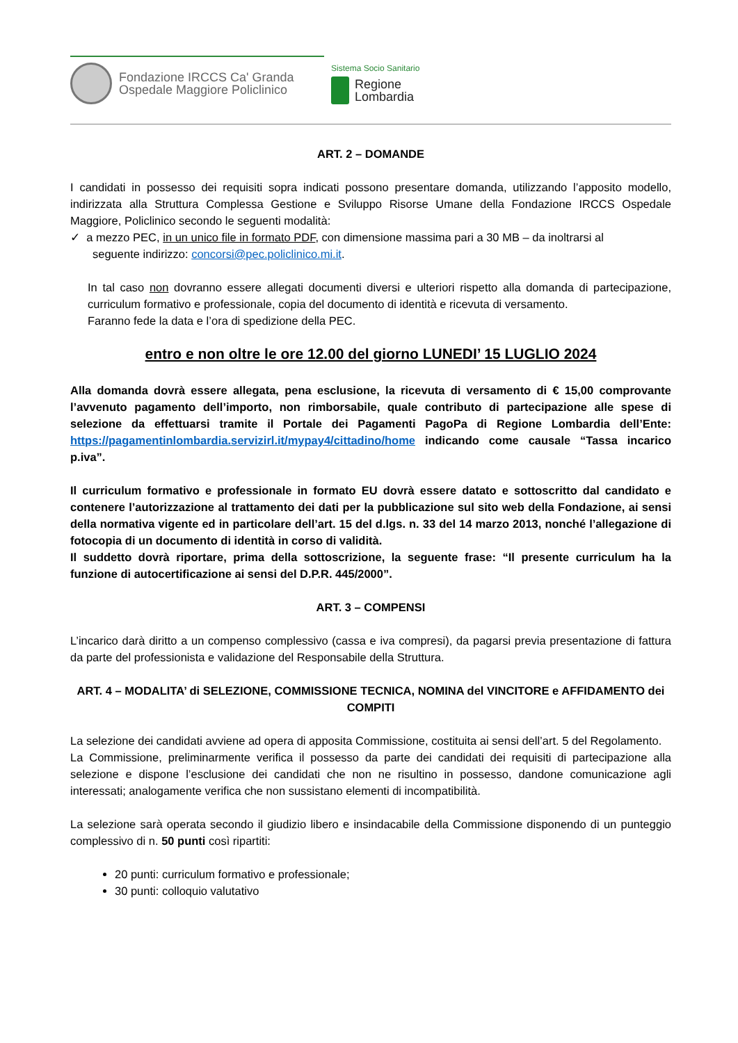Fondazione IRCCS Ca' Granda
Ospedale Maggiore Policlinico
Sistema Socio Sanitario
Regione
Lombardia
ART. 2 – DOMANDE
I candidati in possesso dei requisiti sopra indicati possono presentare domanda, utilizzando l’apposito modello, indirizzata alla Struttura Complessa Gestione e Sviluppo Risorse Umane della Fondazione IRCCS Ospedale Maggiore, Policlinico secondo le seguenti modalità:
✓ a mezzo PEC, in un unico file in formato PDF, con dimensione massima pari a 30 MB – da inoltrarsi al
seguente indirizzo: concorsi@pec.policlinico.mi.it.
In tal caso non dovranno essere allegati documenti diversi e ulteriori rispetto alla domanda di partecipazione, curriculum formativo e professionale, copia del documento di identità e ricevuta di versamento.
Faranno fede la data e l’ora di spedizione della PEC.
entro e non oltre le ore 12.00 del giorno LUNEDI’ 15 LUGLIO 2024
Alla domanda dovrà essere allegata, pena esclusione, la ricevuta di versamento di € 15,00 comprovante l’avvenuto pagamento dell’importo, non rimborsabile, quale contributo di partecipazione alle spese di selezione da effettuarsi tramite il Portale dei Pagamenti PagoPa di Regione Lombardia dell’Ente: https://pagamentinlombardia.servizirl.it/mypay4/cittadino/home indicando come causale “Tassa incarico p.iva”.
Il curriculum formativo e professionale in formato EU dovrà essere datato e sottoscritto dal candidato e contenere l’autorizzazione al trattamento dei dati per la pubblicazione sul sito web della Fondazione, ai sensi della normativa vigente ed in particolare dell’art. 15 del d.lgs. n. 33 del 14 marzo 2013, nonché l’allegazione di fotocopia di un documento di identità in corso di validità.
Il suddetto dovrà riportare, prima della sottoscrizione, la seguente frase: “Il presente curriculum ha la funzione di autocertificazione ai sensi del D.P.R. 445/2000”.
ART. 3 – COMPENSI
L’incarico darà diritto a un compenso complessivo (cassa e iva compresi), da pagarsi previa presentazione di fattura da parte del professionista e validazione del Responsabile della Struttura.
ART. 4 – MODALITA’ di SELEZIONE, COMMISSIONE TECNICA, NOMINA del VINCITORE e AFFIDAMENTO dei COMPITI
La selezione dei candidati avviene ad opera di apposita Commissione, costituita ai sensi dell’art. 5 del Regolamento.
La Commissione, preliminarmente verifica il possesso da parte dei candidati dei requisiti di partecipazione alla selezione e dispone l’esclusione dei candidati che non ne risultino in possesso, dandone comunicazione agli interessati; analogamente verifica che non sussistano elementi di incompatibilità.
La selezione sarà operata secondo il giudizio libero e insindacabile della Commissione disponendo di un punteggio complessivo di n. 50 punti così ripartiti:
20 punti: curriculum formativo e professionale;
30 punti: colloquio valutativo